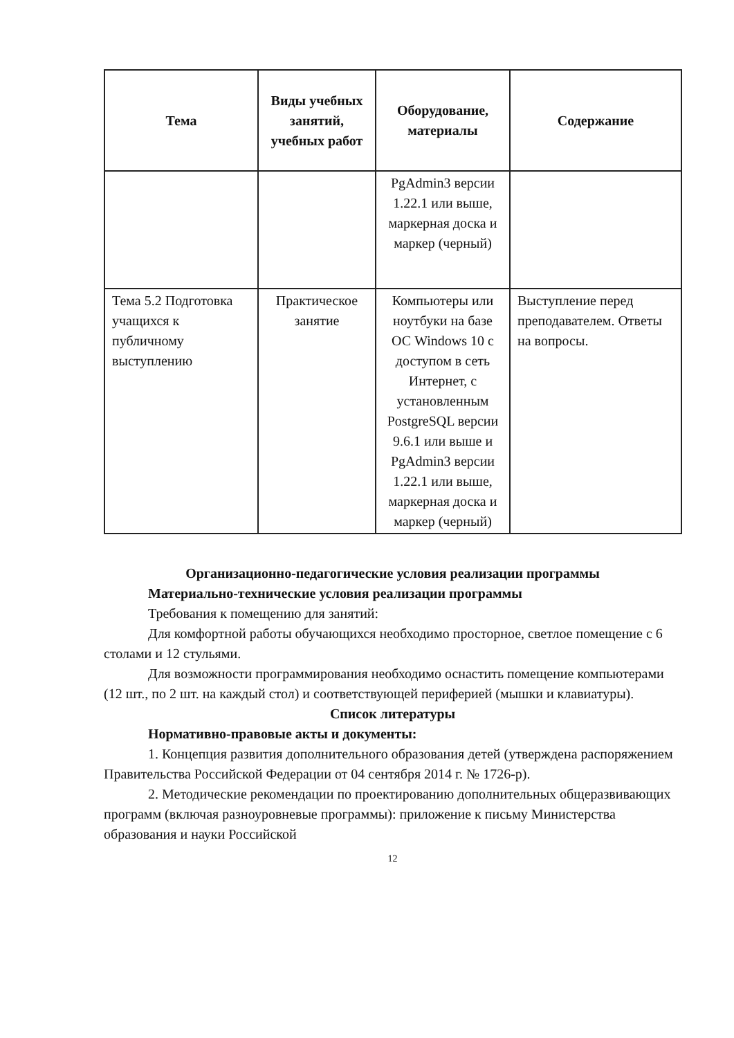| Тема | Виды учебных занятий, учебных работ | Оборудование, материалы | Содержание |
| --- | --- | --- | --- |
| | | PgAdmin3 версии 1.22.1 или выше, маркерная доска и маркер (черный) | |
| Тема 5.2 Подготовка учащихся к публичному выступлению | Практическое занятие | Компьютеры или ноутбуки на базе ОС Windows 10 с доступом в сеть Интернет, с установленным PostgreSQL версии 9.6.1 или выше и PgAdmin3 версии 1.22.1 или выше, маркерная доска и маркер (черный) | Выступление перед преподавателем. Ответы на вопросы. |
Организационно-педагогические условия реализации программы
Материально-технические условия реализации программы
Требования к помещению для занятий:
Для комфортной работы обучающихся необходимо просторное, светлое помещение с 6 столами и 12 стульями.
Для возможности программирования необходимо оснастить помещение компьютерами (12 шт., по 2 шт. на каждый стол) и соответствующей периферией (мышки и клавиатуры).
Список литературы
Нормативно-правовые акты и документы:
1. Концепция развития дополнительного образования детей (утверждена распоряжением Правительства Российской Федерации от 04 сентября 2014 г. № 1726-р).
2. Методические рекомендации по проектированию дополнительных общеразвивающих программ (включая разноуровневые программы): приложение к письму Министерства образования и науки Российской
12